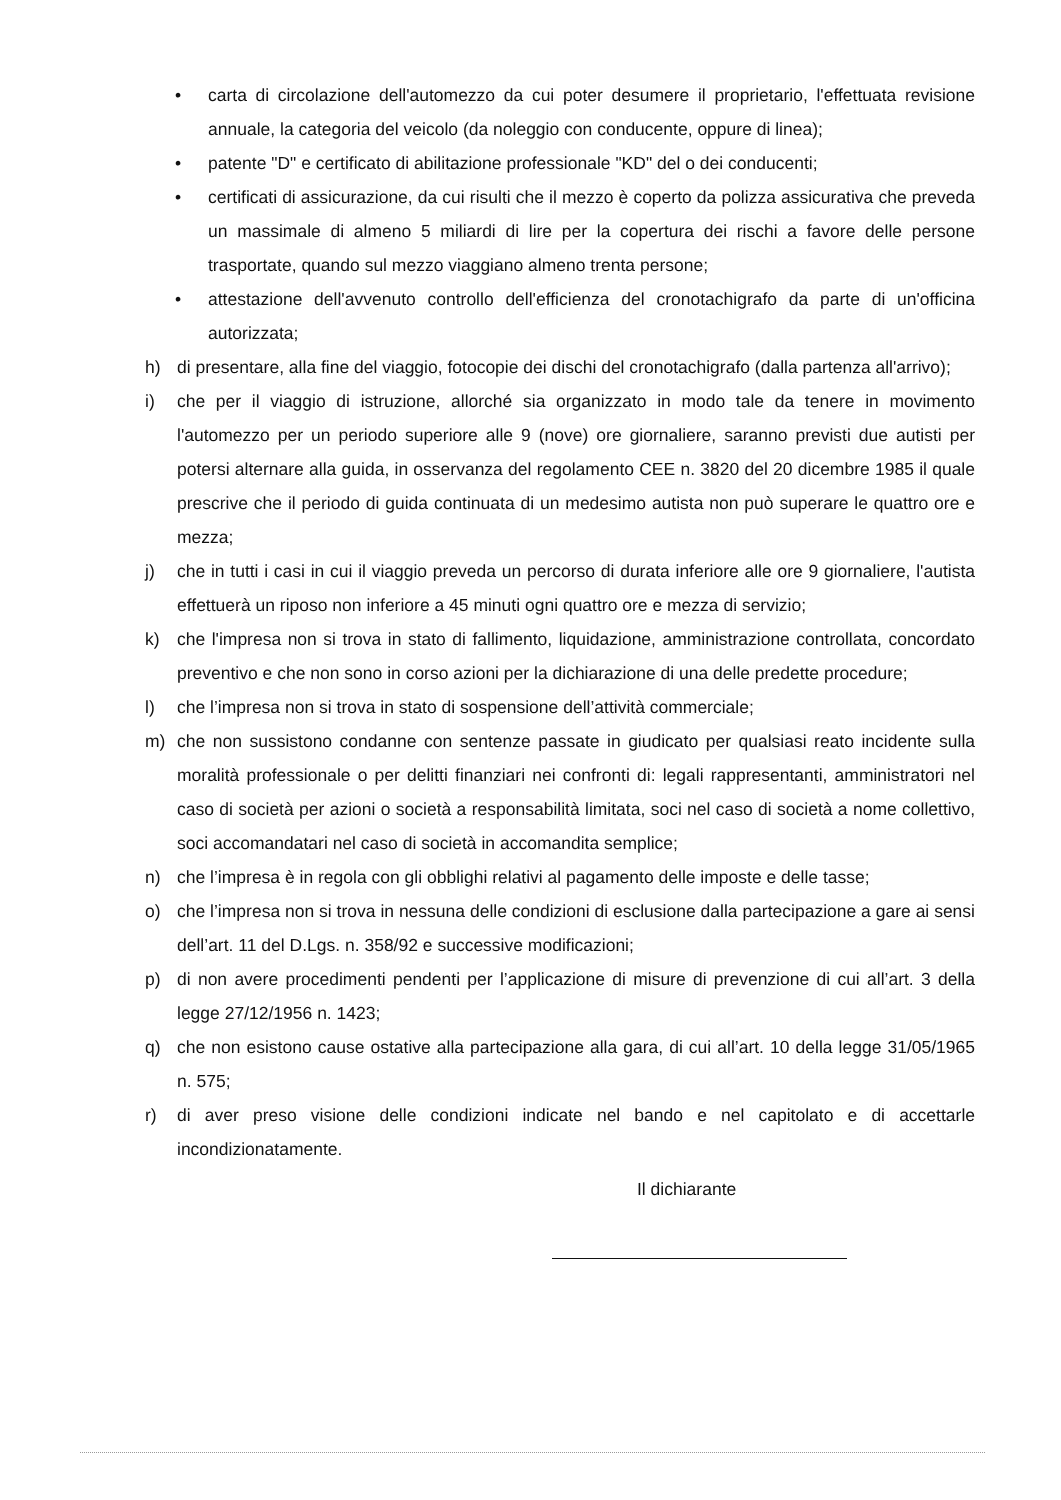• carta di circolazione dell'automezzo da cui poter desumere il proprietario, l'effettuata revisione annuale, la categoria del veicolo (da noleggio con conducente, oppure di linea);
• patente "D" e certificato di abilitazione professionale "KD" del o dei conducenti;
• certificati di assicurazione, da cui risulti che il mezzo è coperto da polizza assicurativa che preveda un massimale di almeno 5 miliardi di lire per la copertura dei rischi a favore delle persone trasportate, quando sul mezzo viaggiano almeno trenta persone;
• attestazione dell'avvenuto controllo dell'efficienza del cronotachigrafo da parte di un'officina autorizzata;
h) di presentare, alla fine del viaggio, fotocopie dei dischi del cronotachigrafo (dalla partenza all'arrivo);
i) che per il viaggio di istruzione, allorché sia organizzato in modo tale da tenere in movimento l'automezzo per un periodo superiore alle 9 (nove) ore giornaliere, saranno previsti due autisti per potersi alternare alla guida, in osservanza del regolamento CEE n. 3820 del 20 dicembre 1985 il quale prescrive che il periodo di guida continuata di un medesimo autista non può superare le quattro ore e mezza;
j) che in tutti i casi in cui il viaggio preveda un percorso di durata inferiore alle ore 9 giornaliere, l'autista effettuerà un riposo non inferiore a 45 minuti ogni quattro ore e mezza di servizio;
k) che l'impresa non si trova in stato di fallimento, liquidazione, amministrazione controllata, concordato preventivo e che non sono in corso azioni per la dichiarazione di una delle predette procedure;
l) che l’impresa non si trova in stato di sospensione dell’attività commerciale;
m) che non sussistono condanne con sentenze passate in giudicato per qualsiasi reato incidente sulla moralità professionale o per delitti finanziari nei confronti di: legali rappresentanti, amministratori nel caso di società per azioni o società a responsabilità limitata, soci nel caso di società a nome collettivo, soci accomandatari nel caso di società in accomandita semplice;
n) che l’impresa è in regola con gli obblighi relativi al pagamento delle imposte e delle tasse;
o) che l’impresa non si trova in nessuna delle condizioni di esclusione dalla partecipazione a gare ai sensi dell’art. 11 del D.Lgs. n. 358/92 e successive modificazioni;
p) di non avere procedimenti pendenti per l’applicazione di misure di prevenzione di cui all’art. 3 della legge 27/12/1956 n. 1423;
q) che non esistono cause ostative alla partecipazione alla gara, di cui all’art. 10 della legge 31/05/1965 n. 575;
r) di aver preso visione delle condizioni indicate nel bando e nel capitolato e di accettarle incondizionatamente.
Il dichiarante